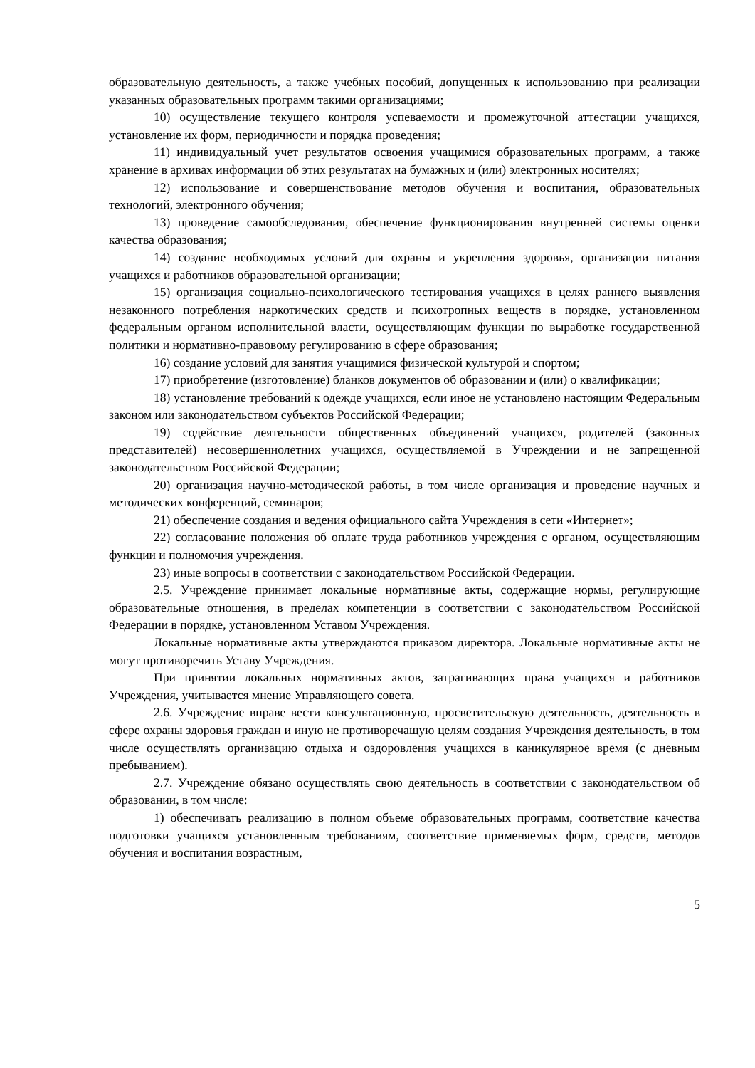образовательную деятельность, а также учебных пособий, допущенных к использованию при реализации указанных образовательных программ такими организациями;
10) осуществление текущего контроля успеваемости и промежуточной аттестации учащихся, установление их форм, периодичности и порядка проведения;
11) индивидуальный учет результатов освоения учащимися образовательных программ, а также хранение в архивах информации об этих результатах на бумажных и (или) электронных носителях;
12) использование и совершенствование методов обучения и воспитания, образовательных технологий, электронного обучения;
13) проведение самообследования, обеспечение функционирования внутренней системы оценки качества образования;
14) создание необходимых условий для охраны и укрепления здоровья, организации питания учащихся и работников образовательной организации;
15) организация социально-психологического тестирования учащихся в целях раннего выявления незаконного потребления наркотических средств и психотропных веществ в порядке, установленном федеральным органом исполнительной власти, осуществляющим функции по выработке государственной политики и нормативно-правовому регулированию в сфере образования;
16) создание условий для занятия учащимися физической культурой и спортом;
17) приобретение (изготовление) бланков документов об образовании и (или) о квалификации;
18) установление требований к одежде учащихся, если иное не установлено настоящим Федеральным законом или законодательством субъектов Российской Федерации;
19) содействие деятельности общественных объединений учащихся, родителей (законных представителей) несовершеннолетних учащихся, осуществляемой в Учреждении и не запрещенной законодательством Российской Федерации;
20) организация научно-методической работы, в том числе организация и проведение научных и методических конференций, семинаров;
21) обеспечение создания и ведения официального сайта Учреждения в сети «Интернет»;
22) согласование положения об оплате труда работников учреждения с органом, осуществляющим функции и полномочия учреждения.
23) иные вопросы в соответствии с законодательством Российской Федерации.
2.5. Учреждение принимает локальные нормативные акты, содержащие нормы, регулирующие образовательные отношения, в пределах компетенции в соответствии с законодательством Российской Федерации в порядке, установленном Уставом Учреждения.
Локальные нормативные акты утверждаются приказом директора. Локальные нормативные акты не могут противоречить Уставу Учреждения.
При принятии локальных нормативных актов, затрагивающих права учащихся и работников Учреждения, учитывается мнение Управляющего совета.
2.6. Учреждение вправе вести консультационную, просветительскую деятельность, деятельность в сфере охраны здоровья граждан и иную не противоречащую целям создания Учреждения деятельность, в том числе осуществлять организацию отдыха и оздоровления учащихся в каникулярное время (с дневным пребыванием).
2.7. Учреждение обязано осуществлять свою деятельность в соответствии с законодательством об образовании, в том числе:
1) обеспечивать реализацию в полном объеме образовательных программ, соответствие качества подготовки учащихся установленным требованиям, соответствие применяемых форм, средств, методов обучения и воспитания возрастным,
5